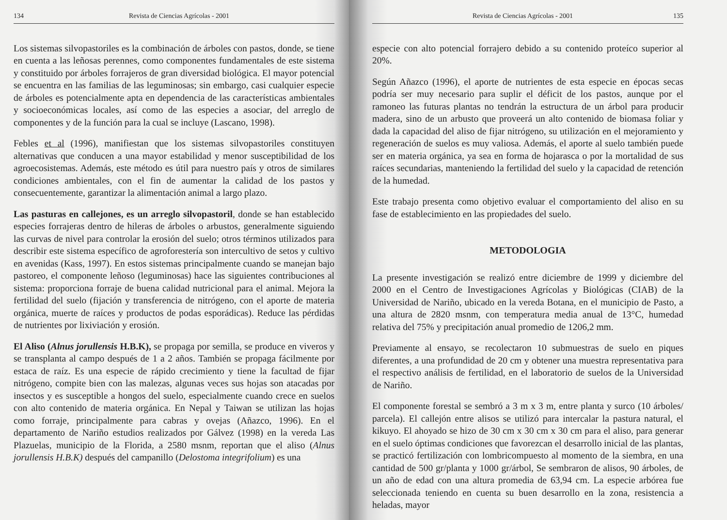134 Revista de Ciencias Agrícolas - 2001
Los sistemas silvopastoriles es la combinación de árboles con pastos, donde, se tiene en cuenta a las leñosas perennes, como componentes fundamentales de este sistema y constituido por árboles forrajeros de gran diversidad biológica. El mayor potencial se encuentra en las familias de las leguminosas; sin embargo, casi cualquier especie de árboles es potencialmente apta en dependencia de las características ambientales y socioeconómicas locales, así como de las especies a asociar, del arreglo de componentes y de la función para la cual se incluye (Lascano, 1998).
Febles et al (1996), manifiestan que los sistemas silvopastoriles constituyen alternativas que conducen a una mayor estabilidad y menor susceptibilidad de los agroecosistemas. Además, este método es útil para nuestro país y otros de similares condiciones ambientales, con el fin de aumentar la calidad de los pastos y consecuentemente, garantizar la alimentación animal a largo plazo.
Las pasturas en callejones, es un arreglo silvopastoril, donde se han establecido especies forrajeras dentro de hileras de árboles o arbustos, generalmente siguiendo las curvas de nivel para controlar la erosión del suelo; otros términos utilizados para describir este sistema específico de agroforestería son intercultivo de setos y cultivo en avenidas (Kass, 1997). En estos sistemas principalmente cuando se manejan bajo pastoreo, el componente leñoso (leguminosas) hace las siguientes contribuciones al sistema: proporciona forraje de buena calidad nutricional para el animal. Mejora la fertilidad del suelo (fijación y transferencia de nitrógeno, con el aporte de materia orgánica, muerte de raíces y productos de podas esporádicas). Reduce las pérdidas de nutrientes por lixiviación y erosión.
El Aliso (Alnus jorullensis H.B.K), se propaga por semilla, se produce en viveros y se transplanta al campo después de 1 a 2 años. También se propaga fácilmente por estaca de raíz. Es una especie de rápido crecimiento y tiene la facultad de fijar nitrógeno, compite bien con las malezas, algunas veces sus hojas son atacadas por insectos y es susceptible a hongos del suelo, especialmente cuando crece en suelos con alto contenido de materia orgánica. En Nepal y Taiwan se utilizan las hojas como forraje, principalmente para cabras y ovejas (Añazco, 1996). En el departamento de Nariño estudios realizados por Gálvez (1998) en la vereda Las Plazuelas, municipio de la Florida, a 2580 msnm, reportan que el aliso (Alnus jorullensis H.B.K) después del campanillo (Delostoma integrifolium) es una
Revista de Ciencias Agrícolas - 2001 135
especie con alto potencial forrajero debido a su contenido proteíco superior al 20%.
Según Añazco (1996), el aporte de nutrientes de esta especie en épocas secas podría ser muy necesario para suplir el déficit de los pastos, aunque por el ramoneo las futuras plantas no tendrán la estructura de un árbol para producir madera, sino de un arbusto que proveerá un alto contenido de biomasa foliar y dada la capacidad del aliso de fijar nitrógeno, su utilización en el mejoramiento y regeneración de suelos es muy valiosa. Además, el aporte al suelo también puede ser en materia orgánica, ya sea en forma de hojarasca o por la mortalidad de sus raíces secundarias, manteniendo la fertilidad del suelo y la capacidad de retención de la humedad.
Este trabajo presenta como objetivo evaluar el comportamiento del aliso en su fase de establecimiento en las propiedades del suelo.
METODOLOGIA
La presente investigación se realizó entre diciembre de 1999 y diciembre del 2000 en el Centro de Investigaciones Agrícolas y Biológicas (CIAB) de la Universidad de Nariño, ubicado en la vereda Botana, en el municipio de Pasto, a una altura de 2820 msnm, con temperatura media anual de 13°C, humedad relativa del 75% y precipitación anual promedio de 1206,2 mm.
Previamente al ensayo, se recolectaron 10 submuestras de suelo en piques diferentes, a una profundidad de 20 cm y obtener una muestra representativa para el respectivo análisis de fertilidad, en el laboratorio de suelos de la Universidad de Nariño.
El componente forestal se sembró a 3 m x 3 m, entre planta y surco (10 árboles/ parcela). El callejón entre alisos se utilizó para intercalar la pastura natural, el kikuyo. El ahoyado se hizo de 30 cm x 30 cm x 30 cm para el aliso, para generar en el suelo óptimas condiciones que favorezcan el desarrollo inicial de las plantas, se practicó fertilización con lombricompuesto al momento de la siembra, en una cantidad de 500 gr/planta y 1000 gr/árbol, Se sembraron de alisos, 90 árboles, de un año de edad con una altura promedia de 63,94 cm. La especie arbórea fue seleccionada teniendo en cuenta su buen desarrollo en la zona, resistencia a heladas, mayor